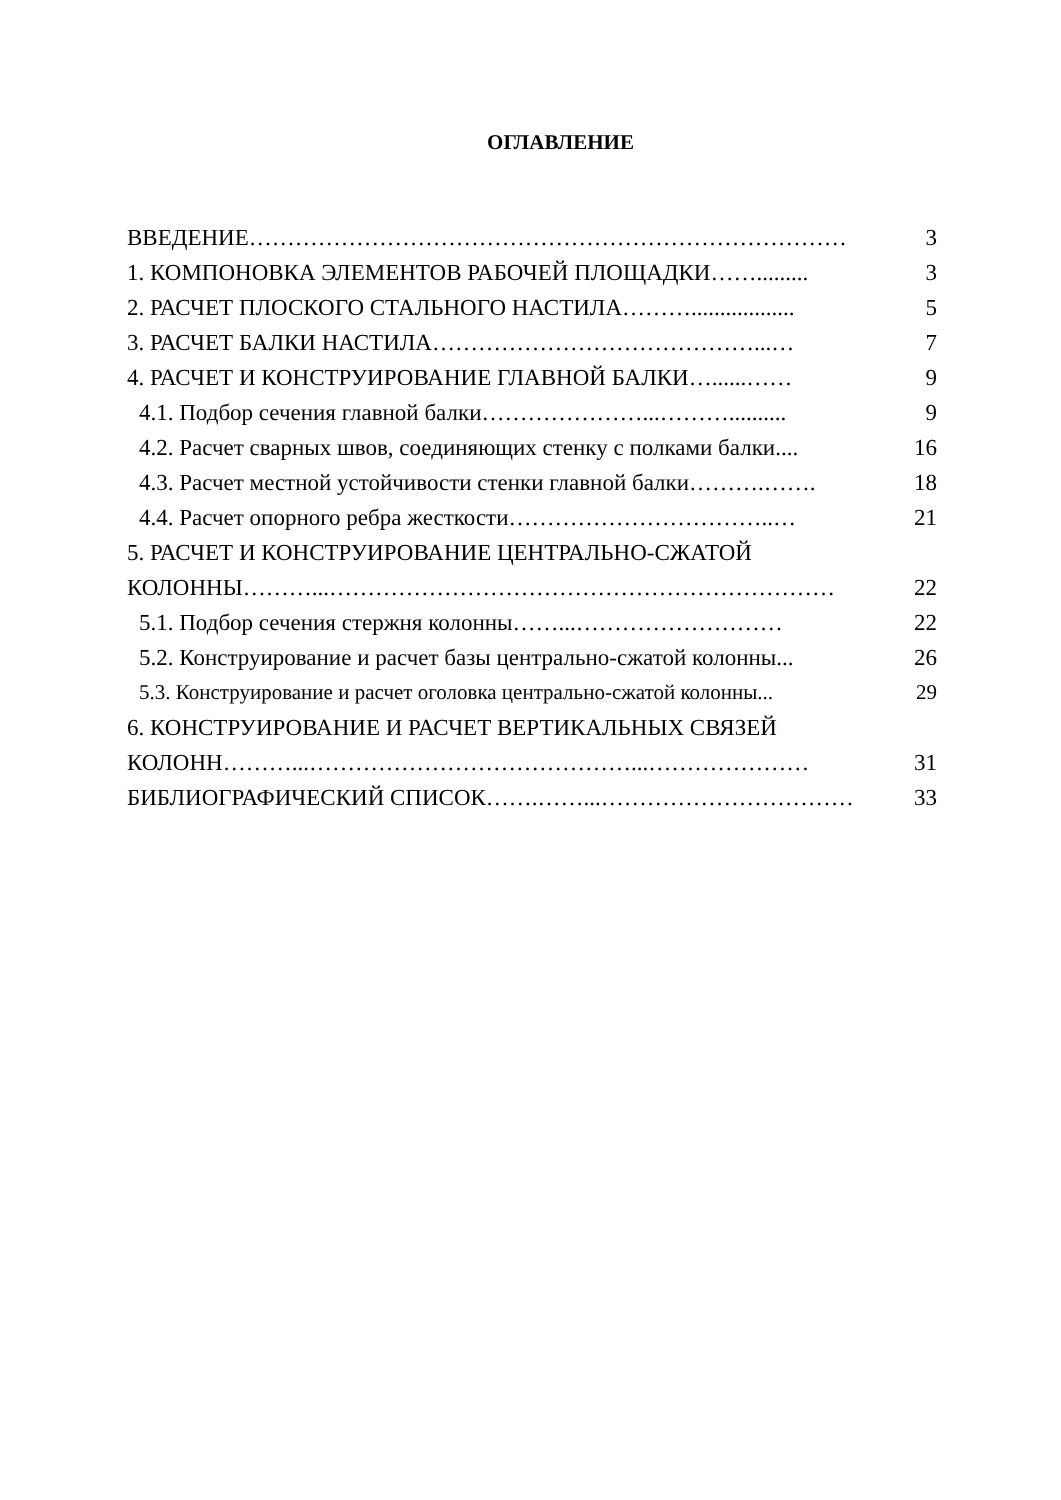ОГЛАВЛЕНИЕ
ВВЕДЕНИЕ …………………………………………………………………… 3
1. КОМПОНОВКА ЭЛЕМЕНТОВ РАБОЧЕЙ ПЛОЩАДКИ ……......... 3
2. РАСЧЕТ ПЛОСКОГО СТАЛЬНОГО НАСТИЛА ……….................. 5
3. РАСЧЕТ БАЛКИ НАСТИЛА ……………………………………...… 7
4. РАСЧЕТ И КОНСТРУИРОВАНИЕ ГЛАВНОЙ БАЛКИ …......…… 9
4.1. Подбор сечения главной балки …………………...……….......... 9
4.2. Расчет сварных швов, соединяющих стенку с полками балки.... 16
4.3. Расчет местной устойчивости стенки главной балки ……….……. 18
4.4. Расчет опорного ребра жесткости ……………………………..… 21
5. РАСЧЕТ И КОНСТРУИРОВАНИЕ ЦЕНТРАЛЬНО-СЖАТОЙ
КОЛОННЫ ………...………………………………………………………… 22
5.1. Подбор сечения стержня колонны ……...……………………… 22
5.2. Конструирование и расчет базы центрально-сжатой колонны... 26
5.3. Конструирование и расчет оголовка центрально-сжатой колонны... 29
6. КОНСТРУИРОВАНИЕ И РАСЧЕТ ВЕРТИКАЛЬНЫХ СВЯЗЕЙ
КОЛОНН ………...……………………………………...………………… 31
БИБЛИОГРАФИЧЕСКИЙ СПИСОК …….……...…………………………… 33